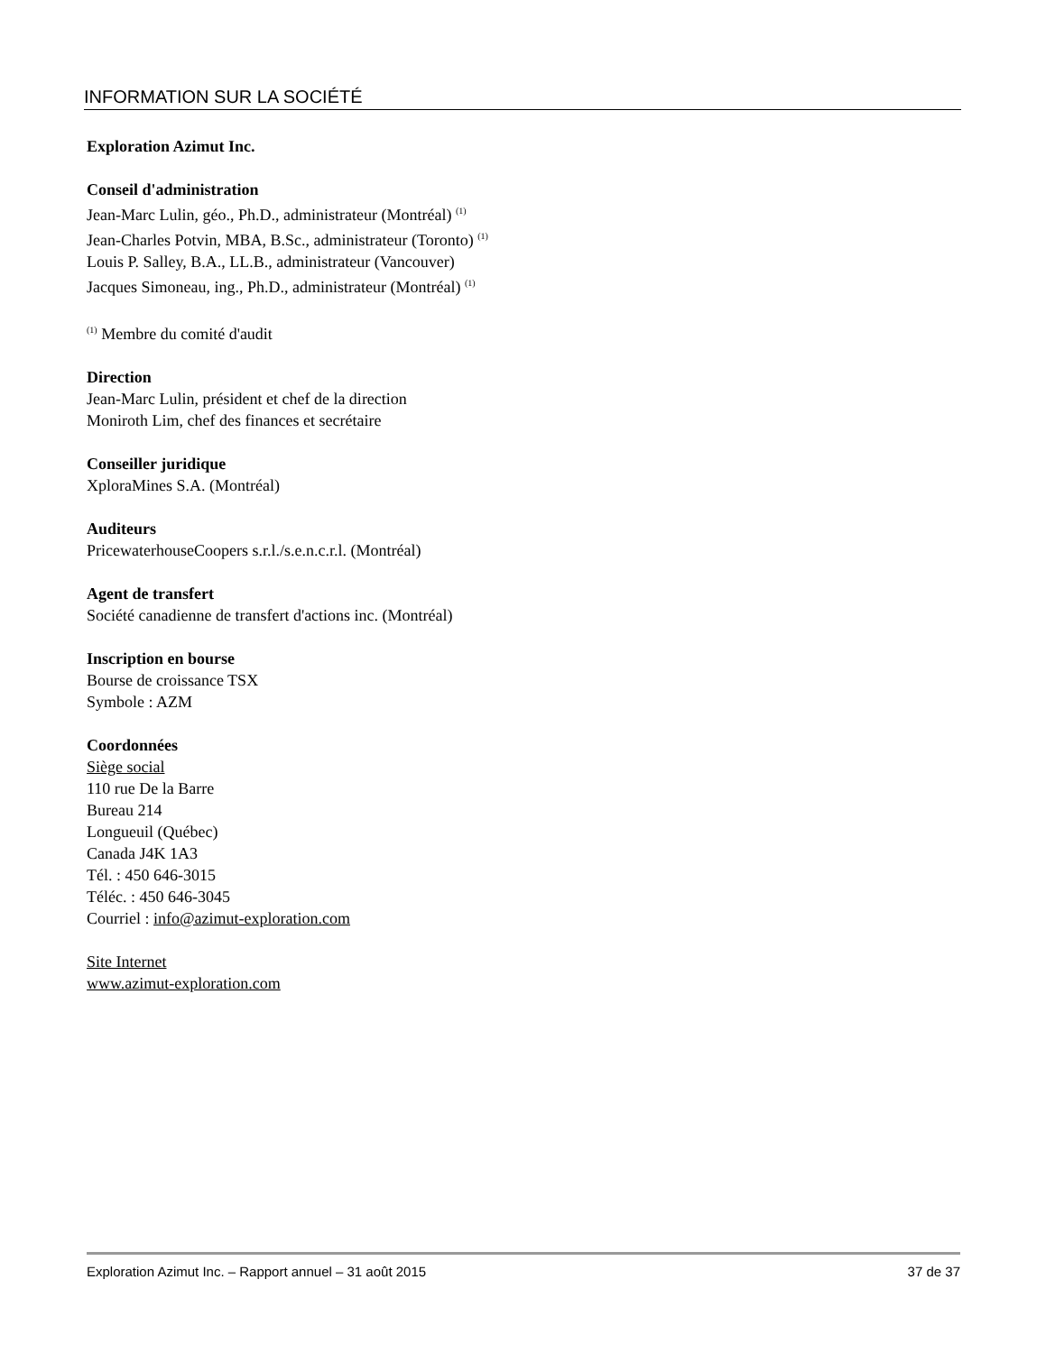INFORMATION SUR LA SOCIÉTÉ
Exploration Azimut Inc.
Conseil d'administration
Jean-Marc Lulin, géo., Ph.D., administrateur (Montréal) <sup>(1)</sup>
Jean-Charles Potvin, MBA, B.Sc., administrateur (Toronto) <sup>(1)</sup>
Louis P. Salley, B.A., LL.B., administrateur (Vancouver)
Jacques Simoneau, ing., Ph.D., administrateur (Montréal) <sup>(1)</sup>
<sup>(1)</sup> Membre du comité d'audit
Direction
Jean-Marc Lulin, président et chef de la direction
Moniroth Lim, chef des finances et secrétaire
Conseiller juridique
XploraMines S.A. (Montréal)
Auditeurs
PricewaterhouseCoopers s.r.l./s.e.n.c.r.l. (Montréal)
Agent de transfert
Société canadienne de transfert d'actions inc. (Montréal)
Inscription en bourse
Bourse de croissance TSX
Symbole : AZM
Coordonnées
Siège social
110 rue De la Barre
Bureau 214
Longueuil (Québec)
Canada J4K 1A3
Tél. : 450 646-3015
Téléc. : 450 646-3045
Courriel : info@azimut-exploration.com
Site Internet
www.azimut-exploration.com
Exploration Azimut Inc. – Rapport annuel – 31 août 2015 37 de 37